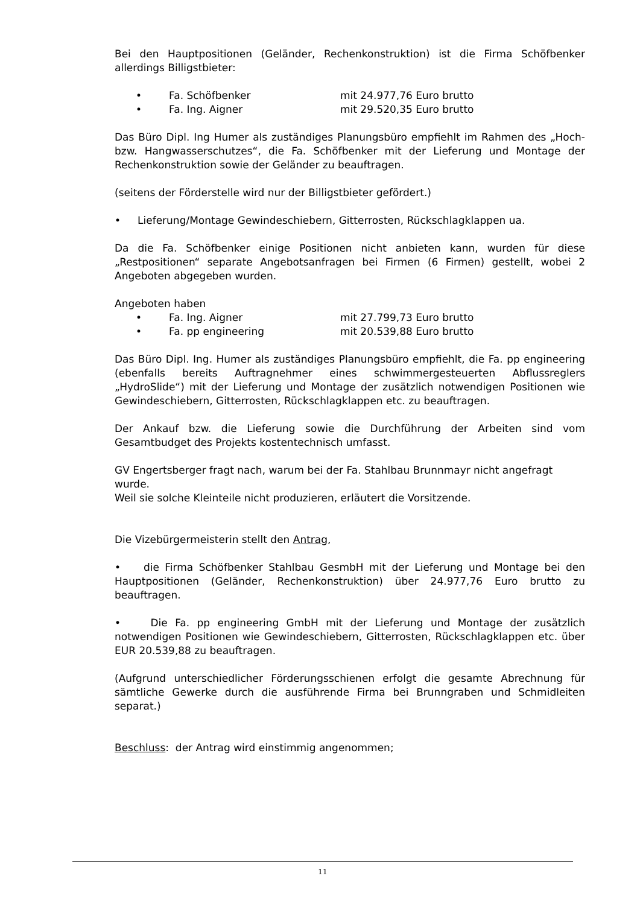Bei den Hauptpositionen (Geländer, Rechenkonstruktion) ist die Firma Schöfbenker allerdings Billigstbieter:
• Fa. Schöfbenker mit 24.977,76 Euro brutto
• Fa. Ing. Aigner mit 29.520,35 Euro brutto
Das Büro Dipl. Ing Humer als zuständiges Planungsbüro empfiehlt im Rahmen des „Hoch- bzw. Hangwasserschutzes“, die Fa. Schöfbenker mit der Lieferung und Montage der Rechenkonstruktion sowie der Geländer zu beauftragen.
(seitens der Förderstelle wird nur der Billigstbieter gefördert.)
• Lieferung/Montage Gewindeschiebern, Gitterrosten, Rückschlagklappen ua.
Da die Fa. Schöfbenker einige Positionen nicht anbieten kann, wurden für diese „Restpositionen“ separate Angebotsanfragen bei Firmen (6 Firmen) gestellt, wobei 2 Angeboten abgegeben wurden.
Angeboten haben
• Fa. Ing. Aigner mit 27.799,73 Euro brutto
• Fa. pp engineering mit 20.539,88 Euro brutto
Das Büro Dipl. Ing. Humer als zuständiges Planungsbüro empfiehlt, die Fa. pp engineering (ebenfalls bereits Auftragnehmer eines schwimmergesteuerten Abflussreglers „HydroSlide“) mit der Lieferung und Montage der zusätzlich notwendigen Positionen wie Gewindeschiebern, Gitterrosten, Rückschlagklappen etc. zu beauftragen.
Der Ankauf bzw. die Lieferung sowie die Durchführung der Arbeiten sind vom Gesamtbudget des Projekts kostentechnisch umfasst.
GV Engertsberger fragt nach, warum bei der Fa. Stahlbau Brunnmayr nicht angefragt wurde.
Weil sie solche Kleinteile nicht produzieren, erläutert die Vorsitzende.
Die Vizebürgermeisterin stellt den Antrag,
• die Firma Schöfbenker Stahlbau GesmbH mit der Lieferung und Montage bei den Hauptpositionen (Geländer, Rechenkonstruktion) über 24.977,76 Euro brutto zu beauftragen.
• Die Fa. pp engineering GmbH mit der Lieferung und Montage der zusätzlich notwendigen Positionen wie Gewindeschiebern, Gitterrosten, Rückschlagklappen etc. über EUR 20.539,88 zu beauftragen.
(Aufgrund unterschiedlicher Förderungsschienen erfolgt die gesamte Abrechnung für sämtliche Gewerke durch die ausführende Firma bei Brunngraben und Schmidleiten separat.)
Beschluss: der Antrag wird einstimmig angenommen;
11